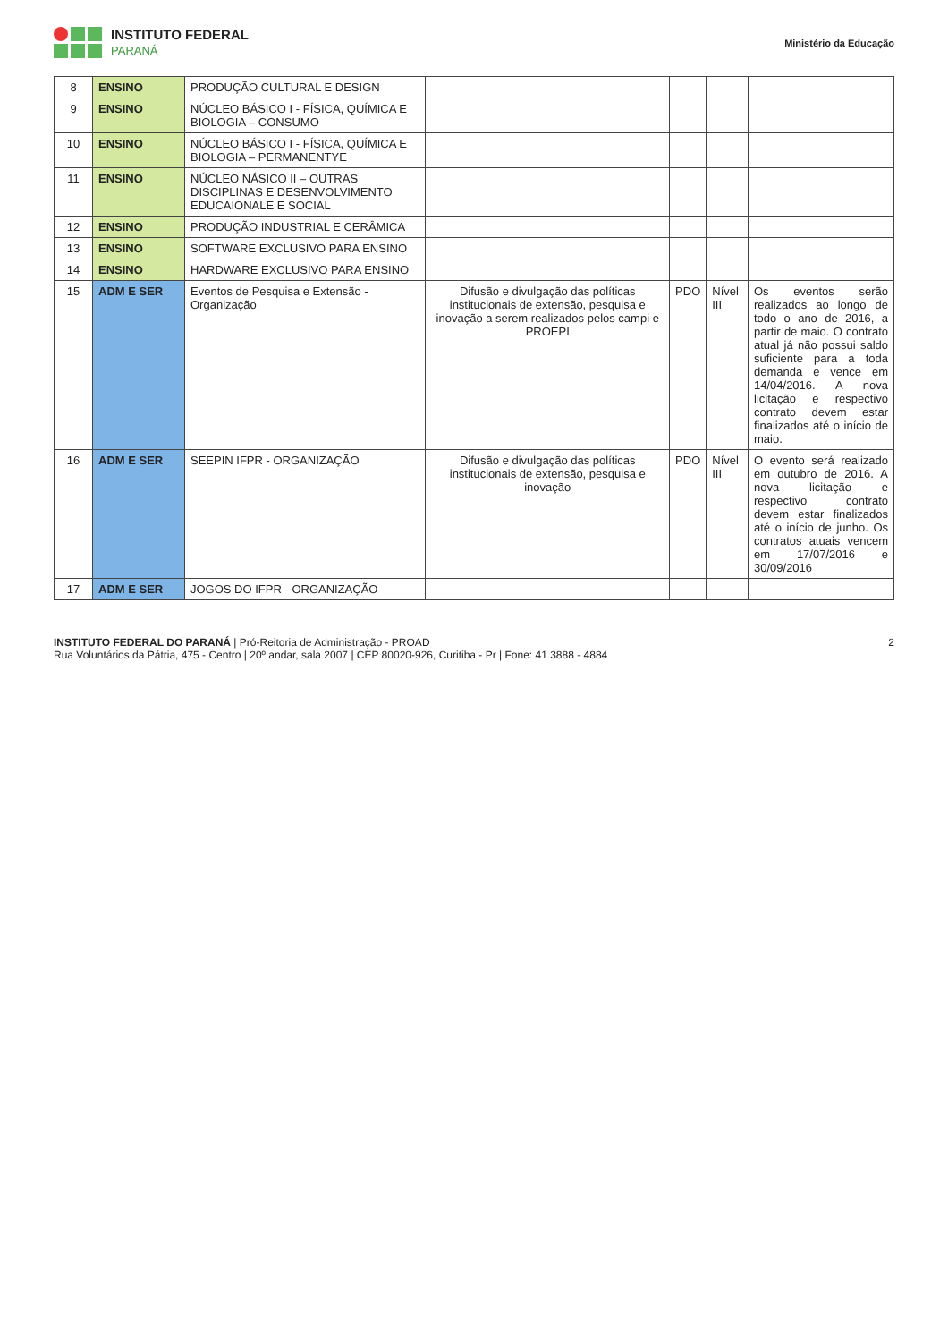INSTITUTO FEDERAL
PARANÁ
Ministério da Educação
| 8 | ENSINO | PRODUÇÃO CULTURAL E DESIGN | | | | |
| 9 | ENSINO | NÚCLEO BÁSICO I - FÍSICA, QUÍMICA E BIOLOGIA – CONSUMO | | | | |
| 10 | ENSINO | NÚCLEO BÁSICO I - FÍSICA, QUÍMICA E BIOLOGIA – PERMANENTYE | | | | |
| 11 | ENSINO | NÚCLEO NÁSICO II – OUTRAS DISCIPLINAS E DESENVOLVIMENTO EDUCAIONALE E SOCIAL | | | | |
| 12 | ENSINO | PRODUÇÃO INDUSTRIAL E CERÂMICA | | | | |
| 13 | ENSINO | SOFTWARE EXCLUSIVO PARA ENSINO | | | | |
| 14 | ENSINO | HARDWARE EXCLUSIVO PARA ENSINO | | | | |
| 15 | ADM E SER | Eventos de Pesquisa e Extensão - Organização | Difusão e divulgação das políticas institucionais de extensão, pesquisa e inovação a serem realizados pelos campi e PROEPI | PDO | Nível III | Os eventos serão realizados ao longo de todo o ano de 2016, a partir de maio. O contrato atual já não possui saldo suficiente para a toda demanda e vence em 14/04/2016. A nova licitação e respectivo contrato devem estar finalizados até o início de maio. |
| 16 | ADM E SER | SEEPIN IFPR - ORGANIZAÇÃO | Difusão e divulgação das políticas institucionais de extensão, pesquisa e inovação | PDO | Nível III | O evento será realizado em outubro de 2016. A nova licitação e respectivo contrato devem estar finalizados até o início de junho. Os contratos atuais vencem em 17/07/2016 e 30/09/2016 |
| 17 | ADM E SER | JOGOS DO IFPR - ORGANIZAÇÃO | | | | |
INSTITUTO FEDERAL DO PARANÁ | Pró-Reitoria de Administração - PROAD
Rua Voluntários da Pátria, 475 - Centro | 20º andar, sala 2007 | CEP 80020-926, Curitiba - Pr | Fone: 41 3888 - 4884
2